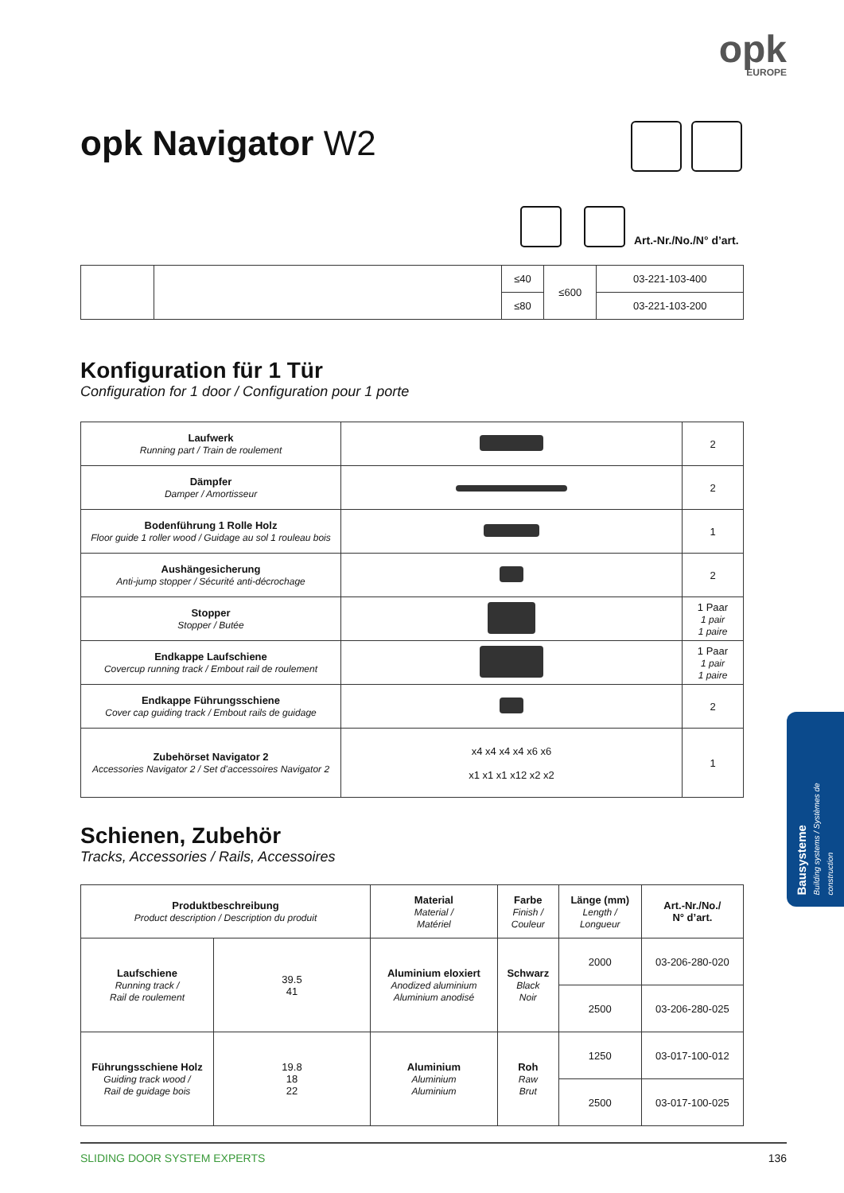opk
EUROPE
opk Navigator W2
Art.-Nr./No./N° d’art.
| | | ≤40 | ≤600 | 03-221-103-400 |
| | | ≤80 | | 03-221-103-200 |
Konfiguration für 1 Tür
Configuration for 1 door / Configuration pour 1 porte
| Laufwerk Running part / Train de roulement | | 2 |
| Dämpfer Damper / Amortisseur | | 2 |
| Bodenführung 1 Rolle Holz Floor guide 1 roller wood / Guidage au sol 1 rouleau bois | | 1 |
| Aushängesicherung Anti-jump stopper / Sécurité anti-décrochage | | 2 |
| Stopper Stopper / Butée | | 1 Paar 1 pair 1 paire |
| Endkappe Laufschiene Covercup running track / Embout rail de roulement | | 1 Paar 1 pair 1 paire |
| Endkappe Führungsschiene Cover cap guiding track / Embout rails de guidage | | 2 |
| Zubehörset Navigator 2 Accessories Navigator 2 / Set d’accessoires Navigator 2 | x4 x4 x4 x4 x6 x6 x1 x1 x1 x12 x2 x2 | 1 |
Schienen, Zubehör
Tracks, Accessories / Rails, Accessoires
| Produktbeschreibung Product description / Description du produit | | Material Material / Matériel | Farbe Finish / Couleur | Länge (mm) Length / Longueur | Art.-Nr./No./ N° d’art. |
| --- | --- | --- | --- | --- | --- |
| Laufschiene Running track / Rail de roulement | 39.5 41 | Aluminium eloxiert Anodized aluminium Aluminium anodisé | Schwarz Black Noir | 2000 | 03-206-280-020 |
| | | | | 2500 | 03-206-280-025 |
| Führungsschiene Holz Guiding track wood / Rail de guidage bois | 19.8 18 22 | Aluminium Aluminium Aluminium | Roh Raw Brut | 1250 | 03-017-100-012 |
| | | | | 2500 | 03-017-100-025 |
SLIDING DOOR SYSTEM EXPERTS 136
Bausysteme
Building systems / Systèmes de construction